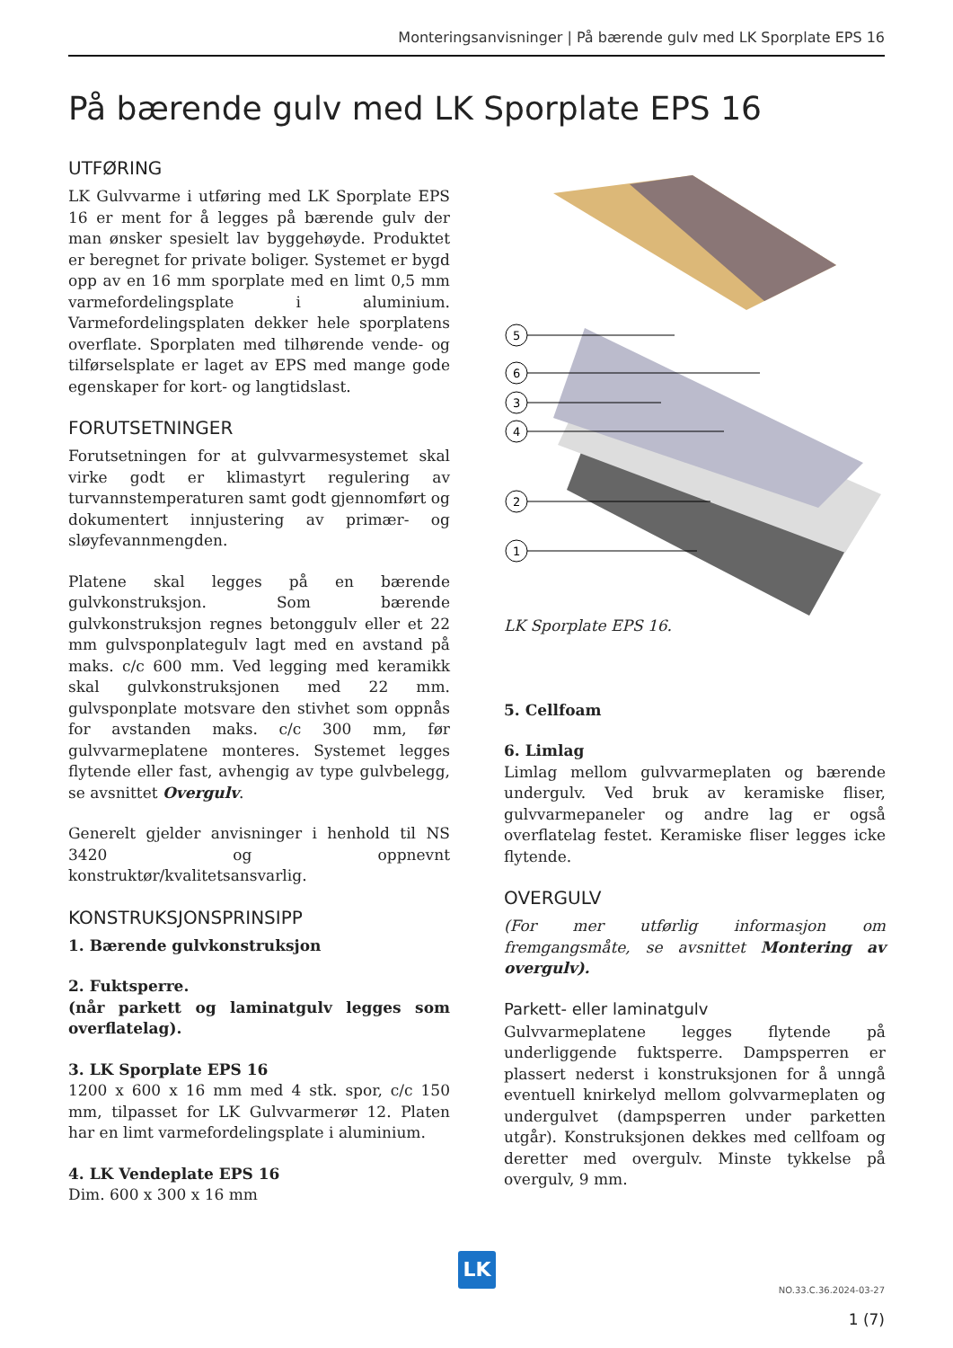Monteringsanvisninger | På bærende gulv med LK Sporplate EPS 16
På bærende gulv med LK Sporplate EPS 16
UTFØRING
LK Gulvvarme i utføring med LK Sporplate EPS 16 er ment for å legges på bærende gulv der man ønsker spesielt lav byggehøyde. Produktet er beregnet for private boliger. Systemet er bygd opp av en 16 mm sporplate med en limt 0,5 mm varmefordelingsplate i aluminium. Varmefordelingsplaten dekker hele sporplatens overflate. Sporplaten med tilhørende vende- og tilførselsplate er laget av EPS med mange gode egenskaper for kort- og langtidslast.
FORUTSETNINGER
Forutsetningen for at gulvvarmesystemet skal virke godt er klimastyrt regulering av turvannstemperaturen samt godt gjennomført og dokumentert innjustering av primær- og sløyfevannmengden.
Platene skal legges på en bærende gulvkonstruksjon. Som bærende gulvkonstruksjon regnes betonggulv eller et 22 mm gulvsponplategulv lagt med en avstand på maks. c/c 600 mm. Ved legging med keramikk skal gulvkonstruksjonen med 22 mm. gulvsponplate motsvare den stivhet som oppnås for avstanden maks. c/c 300 mm, før gulvvarmeplatene monteres. Systemet legges flytende eller fast, avhengig av type gulvbelegg, se avsnittet Overgulv.
Generelt gjelder anvisninger i henhold til NS 3420 og oppnevnt konstruktør/kvalitetsansvarlig.
KONSTRUKSJONSPRINSIPP
1. Bærende gulvkonstruksjon
2. Fuktsperre.
(når parkett og laminatgulv legges som overflatelag).
3. LK Sporplate EPS 16
1200 x 600 x 16 mm med 4 stk. spor, c/c 150 mm, tilpasset for LK Gulvvarmerør 12. Platen har en limt varmefordelingsplate i aluminium.
4. LK Vendeplate EPS 16
Dim. 600 x 300 x 16 mm
5
6
3
4
2
1
LK Sporplate EPS 16.
5. Cellfoam
6. Limlag
Limlag mellom gulvvarmeplaten og bærende undergulv. Ved bruk av keramiske fliser, gulvvarmepaneler og andre lag er også overflatelag festet. Keramiske fliser legges icke flytende.
OVERGULV
(For mer utførlig informasjon om fremgangsmåte, se avsnittet Montering av overgulv).
Parkett- eller laminatgulv
Gulvvarmeplatene legges flytende på underliggende fuktsperre. Dampsperren er plassert nederst i konstruksjonen for å unngå eventuell knirkelyd mellom golvvarmeplaten og undergulvet (dampsperren under parketten utgår). Konstruksjonen dekkes med cellfoam og deretter med overgulv. Minste tykkelse på overgulv, 9 mm.
LK
NO.33.C.36.2024-03-27
1 (7)